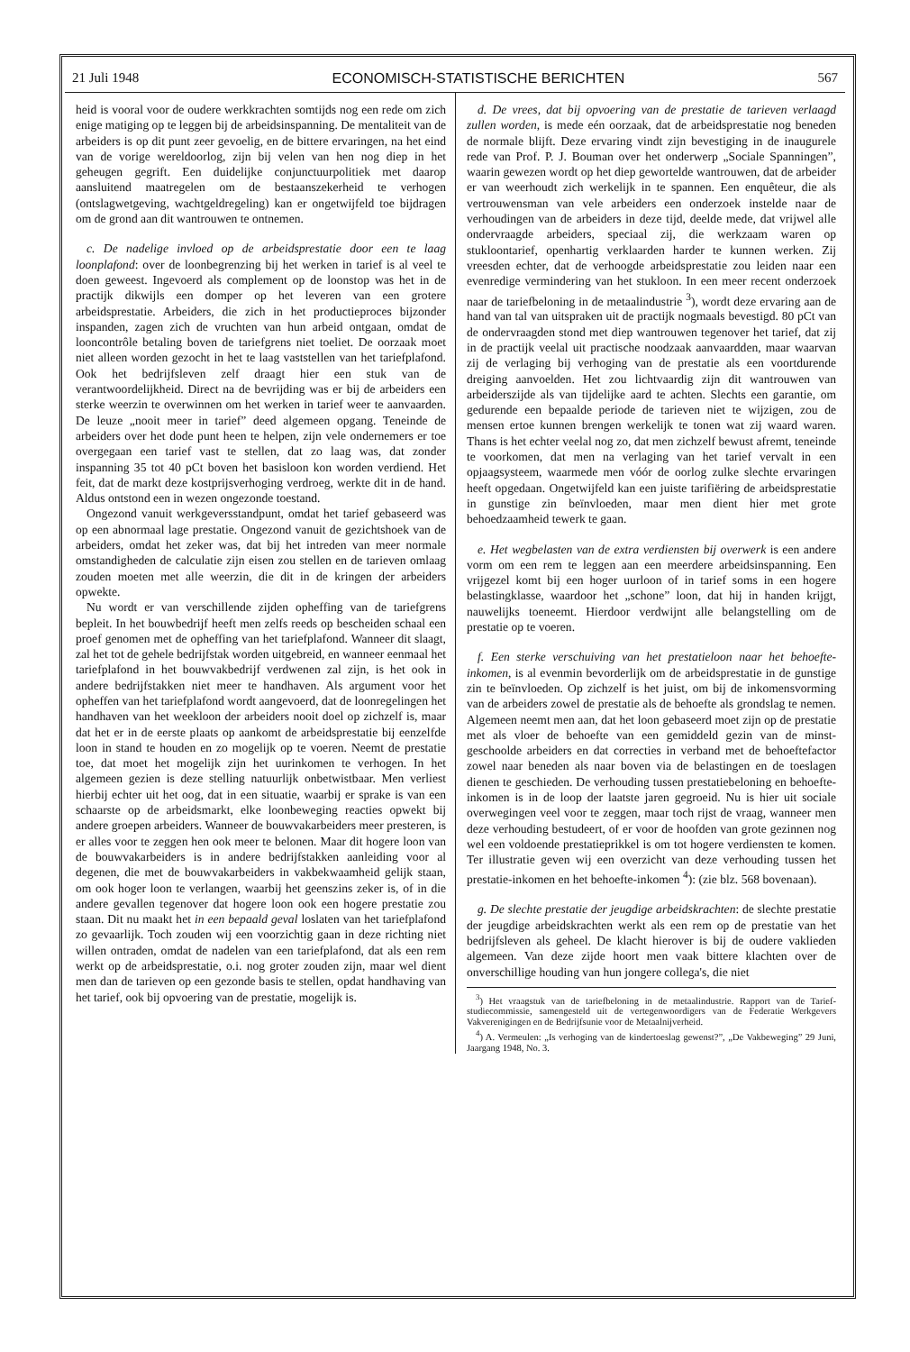21 Juli 1948 ECONOMISCH-STATISTISCHE BERICHTEN 567
heid is vooral voor de oudere werkkrachten somtijds nog een rede om zich enige matiging op te leggen bij de arbeidsinspanning. De mentaliteit van de arbeiders is op dit punt zeer gevoelig, en de bittere ervaringen, na het eind van de vorige wereldoorlog, zijn bij velen van hen nog diep in het geheugen gegrift. Een duidelijke conjunctuurpolitiek met daarop aansluitend maatregelen om de bestaanszekerheid te verhogen (ontslagwetgeving, wachtgeldregeling) kan er ongetwijfeld toe bijdragen om de grond aan dit wantrouwen te ontnemen.
c. De nadelige invloed op de arbeidsprestatie door een te laag loonplafond: over de loonbegrenzing bij het werken in tarief is al veel te doen geweest. Ingevoerd als complement op de loonstop was het in de practijk dikwijls een domper op het leveren van een grotere arbeidsprestatie. Arbeiders, die zich in het productieproces bijzonder inspanden, zagen zich de vruchten van hun arbeid ontgaan, omdat de looncontrôle betaling boven de tariefgrens niet toeliet. De oorzaak moet niet alleen worden gezocht in het te laag vaststellen van het tariefplafond. Ook het bedrijfsleven zelf draagt hier een stuk van de verantwoordelijkheid. Direct na de bevrijding was er bij de arbeiders een sterke weerzin te overwinnen om het werken in tarief weer te aanvaarden. De leuze „nooit meer in tarief” deed algemeen opgang. Teneinde de arbeiders over het dode punt heen te helpen, zijn vele ondernemers er toe overgegaan een tarief vast te stellen, dat zo laag was, dat zonder inspanning 35 tot 40 pCt boven het basisloon kon worden verdiend. Het feit, dat de markt deze kostprijsverhoging verdroeg, werkte dit in de hand. Aldus ontstond een in wezen ongezonde toestand.
Ongezond vanuit werkgeversstandpunt, omdat het tarief gebaseerd was op een abnormaal lage prestatie. Ongezond vanuit de gezichtshoek van de arbeiders, omdat het zeker was, dat bij het intreden van meer normale omstandigheden de calculatie zijn eisen zou stellen en de tarieven omlaag zouden moeten met alle weerzin, die dit in de kringen der arbeiders opwekte.
Nu wordt er van verschillende zijden opheffing van de tariefgrens bepleit. In het bouwbedrijf heeft men zelfs reeds op bescheiden schaal een proef genomen met de opheffing van het tariefplafond. Wanneer dit slaagt, zal het tot de gehele bedrijfstak worden uitgebreid, en wanneer eenmaal het tariefplafond in het bouwvakbedrijf verdwenen zal zijn, is het ook in andere bedrijfstakken niet meer te handhaven. Als argument voor het opheffen van het tariefplafond wordt aangevoerd, dat de loonregelingen het handhaven van het weekloon der arbeiders nooit doel op zichzelf is, maar dat het er in de eerste plaats op aankomt de arbeidsprestatie bij eenzelfde loon in stand te houden en zo mogelijk op te voeren. Neemt de prestatie toe, dat moet het mogelijk zijn het uurinkomen te verhogen. In het algemeen gezien is deze stelling natuurlijk onbetwistbaar. Men verliest hierbij echter uit het oog, dat in een situatie, waarbij er sprake is van een schaarste op de arbeidsmarkt, elke loonbeweging reacties opwekt bij andere groepen arbeiders. Wanneer de bouwvakarbeiders meer presteren, is er alles voor te zeggen hen ook meer te belonen. Maar dit hogere loon van de bouwvakarbeiders is in andere bedrijfstakken aanleiding voor al degenen, die met de bouwvakarbeiders in vakbekwaamheid gelijk staan, om ook hoger loon te verlangen, waarbij het geenszins zeker is, of in die andere gevallen tegenover dat hogere loon ook een hogere prestatie zou staan. Dit nu maakt het in een bepaald geval loslaten van het tariefplafond zo gevaarlijk. Toch zouden wij een voorzichtig gaan in deze richting niet willen ontraden, omdat de nadelen van een tariefplafond, dat als een rem werkt op de arbeidsprestatie, o.i. nog groter zouden zijn, maar wel dient men dan de tarieven op een gezonde basis te stellen, opdat handhaving van het tarief, ook bij opvoering van de prestatie, mogelijk is.
d. De vrees, dat bij opvoering van de prestatie de tarieven verlaagd zullen worden, is mede eén oorzaak, dat de arbeidsprestatie nog beneden de normale blijft. Deze ervaring vindt zijn bevestiging in de inaugurele rede van Prof. P. J. Bouman over het onderwerp „Sociale Spanningen”, waarin gewezen wordt op het diep gewortelde wantrouwen, dat de arbeider er van weerhoudt zich werkelijk in te spannen. Een enquêteur, die als vertrouwensman van vele arbeiders een onderzoek instelde naar de verhoudingen van de arbeiders in deze tijd, deelde mede, dat vrijwel alle ondervraagde arbeiders, speciaal zij, die werkzaam waren op stukloontarief, openhartig verklaarden harder te kunnen werken. Zij vreesden echter, dat de verhoogde arbeidsprestatie zou leiden naar een evenredige vermindering van het stukloon. In een meer recent onderzoek naar de tariefbeloning in de metaalindustrie <sup>3</sup>), wordt deze ervaring aan de hand van tal van uitspraken uit de practijk nogmaals bevestigd. 80 pCt van de ondervraagden stond met diep wantrouwen tegenover het tarief, dat zij in de practijk veelal uit practische noodzaak aanvaardden, maar waarvan zij de verlaging bij verhoging van de prestatie als een voortdurende dreiging aanvoelden. Het zou lichtvaardig zijn dit wantrouwen van arbeiderszijde als van tijdelijke aard te achten. Slechts een garantie, om gedurende een bepaalde periode de tarieven niet te wijzigen, zou de mensen ertoe kunnen brengen werkelijk te tonen wat zij waard waren. Thans is het echter veelal nog zo, dat men zichzelf bewust afremt, teneinde te voorkomen, dat men na verlaging van het tarief vervalt in een opjaagsysteem, waarmede men vóór de oorlog zulke slechte ervaringen heeft opgedaan. Ongetwijfeld kan een juiste tarifiëring de arbeidsprestatie in gunstige zin beïnvloeden, maar men dient hier met grote behoedzaamheid tewerk te gaan.
e. Het wegbelasten van de extra verdiensten bij overwerk is een andere vorm om een rem te leggen aan een meerdere arbeidsinspanning. Een vrijgezel komt bij een hoger uurloon of in tarief soms in een hogere belastingklasse, waardoor het „schone” loon, dat hij in handen krijgt, nauwelijks toeneemt. Hierdoor verdwijnt alle belangstelling om de prestatie op te voeren.
f. Een sterke verschuiving van het prestatieloon naar het behoefte-inkomen, is al evenmin bevorderlijk om de arbeidsprestatie in de gunstige zin te beïnvloeden. Op zichzelf is het juist, om bij de inkomensvorming van de arbeiders zowel de prestatie als de behoefte als grondslag te nemen. Algemeen neemt men aan, dat het loon gebaseerd moet zijn op de prestatie met als vloer de behoefte van een gemiddeld gezin van de minst-geschoolde arbeiders en dat correcties in verband met de behoeftefactor zowel naar beneden als naar boven via de belastingen en de toeslagen dienen te geschieden. De verhouding tussen prestatiebeloning en behoefte-inkomen is in de loop der laatste jaren gegroeid. Nu is hier uit sociale overwegingen veel voor te zeggen, maar toch rijst de vraag, wanneer men deze verhouding bestudeert, of er voor de hoofden van grote gezinnen nog wel een voldoende prestatieprikkel is om tot hogere verdiensten te komen. Ter illustratie geven wij een overzicht van deze verhouding tussen het prestatie-inkomen en het behoefte-inkomen <sup>4</sup>): (zie blz. 568 bovenaan).
g. De slechte prestatie der jeugdige arbeidskrachten: de slechte prestatie der jeugdige arbeidskrachten werkt als een rem op de prestatie van het bedrijfsleven als geheel. De klacht hierover is bij de oudere vaklieden algemeen. Van deze zijde hoort men vaak bittere klachten over de onverschillige houding van hun jongere collega's, die niet
<sup>3</sup>) Het vraagstuk van de tariefbeloning in de metaalindustrie. Rapport van de Tarief-studiecommissie, samengesteld uit de vertegenwoordigers van de Federatie Werkgevers Vakverenigingen en de Bedrijfsunie voor de Metaalnijverheid.
<sup>4</sup>) A. Vermeulen: „Is verhoging van de kindertoeslag gewenst?”, „De Vakbeweging” 29 Juni, Jaargang 1948, No. 3.